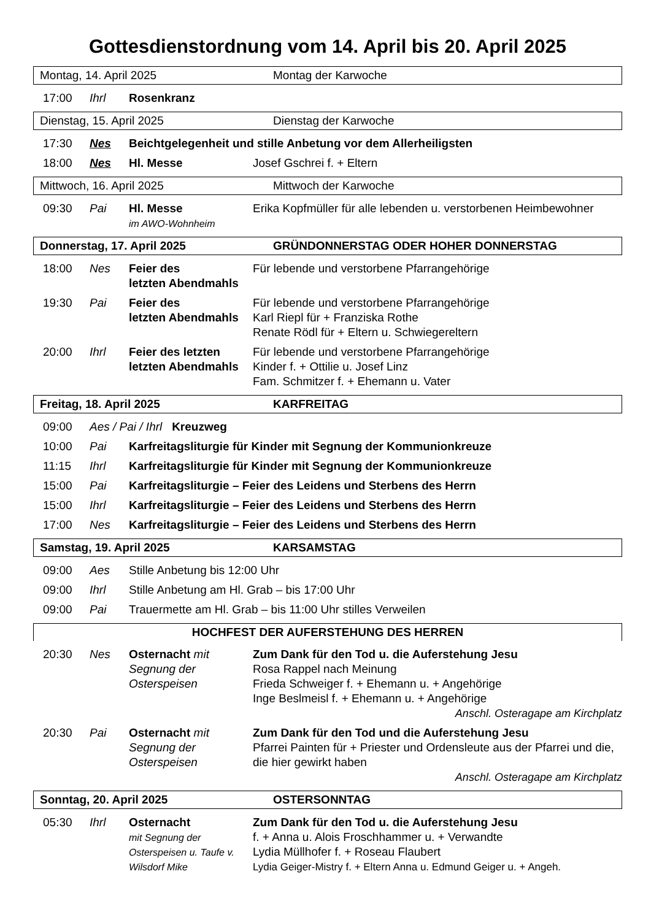Gottesdienstordnung vom 14. April bis 20. April 2025
Montag, 14. April 2025 Montag der Karwoche
| 17:00 | Ihrl | Rosenkranz | |
Dienstag, 15. April 2025 Dienstag der Karwoche
| 17:30 | Nes | Beichtgelegenheit und stille Anbetung vor dem Allerheiligsten | |
| 18:00 | Nes | Hl. Messe | Josef Gschrei f. + Eltern |
Mittwoch, 16. April 2025 Mittwoch der Karwoche
| 09:30 | Pai | Hl. Messe im AWO-Wohnheim | Erika Kopfmüller für alle lebenden u. verstorbenen Heimbewohner |
Donnerstag, 17. April 2025 GRÜNDONNERSTAG ODER HOHER DONNERSTAG
| 18:00 | Nes | Feier des letzten Abendmahls | Für lebende und verstorbene Pfarrangehörige |
| 19:30 | Pai | Feier des letzten Abendmahls | Für lebende und verstorbene Pfarrangehörige Karl Riepl für + Franziska Rothe Renate Rödl für + Eltern u. Schwiegereltern |
| 20:00 | Ihrl | Feier des letzten letzten Abendmahls | Für lebende und verstorbene Pfarrangehörige Kinder f. + Ottilie u. Josef Linz Fam. Schmitzer f. + Ehemann u. Vater |
Freitag, 18. April 2025 KARFREITAG
| 09:00 | Aes / Pai / Ihrl Kreuzweg | |
| 10:00 | Pai | Karfreitagsliturgie für Kinder mit Segnung der Kommunionkreuze |
| 11:15 | Ihrl | Karfreitagsliturgie für Kinder mit Segnung der Kommunionkreuze |
| 15:00 | Pai | Karfreitagsliturgie – Feier des Leidens und Sterbens des Herrn |
| 15:00 | Ihrl | Karfreitagsliturgie – Feier des Leidens und Sterbens des Herrn |
| 17:00 | Nes | Karfreitagsliturgie – Feier des Leidens und Sterbens des Herrn |
Samstag, 19. April 2025 KARSAMSTAG
| 09:00 | Aes | Stille Anbetung bis 12:00 Uhr |
| 09:00 | Ihrl | Stille Anbetung am Hl. Grab – bis 17:00 Uhr |
| 09:00 | Pai | Trauermette am Hl. Grab – bis 11:00 Uhr stilles Verweilen |
HOCHFEST DER AUFERSTEHUNG DES HERREN
| 20:30 | Nes | Osternacht mit Segnung der Osterspeisen | Zum Dank für den Tod u. die Auferstehung Jesu Rosa Rappel nach Meinung Frieda Schweiger f. + Ehemann u. + Angehörige Inge Beslmeisl f. + Ehemann u. + Angehörige Anschl. Osteragape am Kirchplatz |
| 20:30 | Pai | Osternacht mit Segnung der Osterspeisen | Zum Dank für den Tod und die Auferstehung Jesu Pfarrei Painten für + Priester und Ordensleute aus der Pfarrei und die, die hier gewirkt haben Anschl. Osteragape am Kirchplatz |
Sonntag, 20. April 2025 OSTERSONNTAG
| 05:30 | Ihrl | Osternacht mit Segnung der Osterspeisen u. Taufe v. Wilsdorf Mike | Zum Dank für den Tod u. die Auferstehung Jesu f. + Anna u. Alois Froschhammer u. + Verwandte Lydia Müllhofer f. + Roseau Flaubert Lydia Geiger-Mistry f. + Eltern Anna u. Edmund Geiger u. + Angeh. |